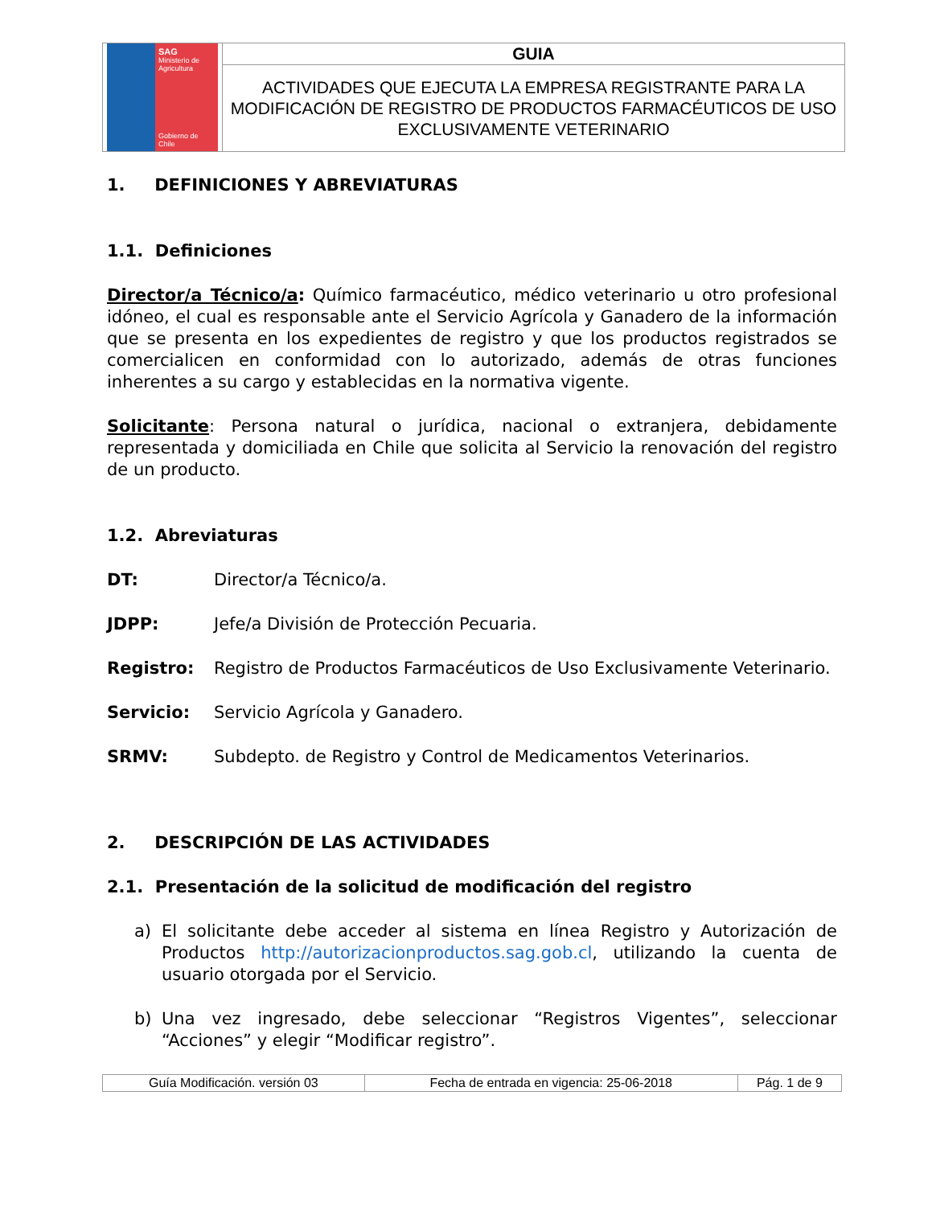| SAG Ministerio de Agricultura Gobierno de Chile | GUIA |
| | ACTIVIDADES QUE EJECUTA LA EMPRESA REGISTRANTE PARA LA MODIFICACIÓN DE REGISTRO DE PRODUCTOS FARMACÉUTICOS DE USO EXCLUSIVAMENTE VETERINARIO |
1. DEFINICIONES Y ABREVIATURAS
1.1. Definiciones
Director/a Técnico/a: Químico farmacéutico, médico veterinario u otro profesional idóneo, el cual es responsable ante el Servicio Agrícola y Ganadero de la información que se presenta en los expedientes de registro y que los productos registrados se comercialicen en conformidad con lo autorizado, además de otras funciones inherentes a su cargo y establecidas en la normativa vigente.
Solicitante: Persona natural o jurídica, nacional o extranjera, debidamente representada y domiciliada en Chile que solicita al Servicio la renovación del registro de un producto.
1.2. Abreviaturas
DT: Director/a Técnico/a.
JDPP: Jefe/a División de Protección Pecuaria.
Registro: Registro de Productos Farmacéuticos de Uso Exclusivamente Veterinario.
Servicio: Servicio Agrícola y Ganadero.
SRMV: Subdepto. de Registro y Control de Medicamentos Veterinarios.
2. DESCRIPCIÓN DE LAS ACTIVIDADES
2.1. Presentación de la solicitud de modificación del registro
a) El solicitante debe acceder al sistema en línea Registro y Autorización de Productos http://autorizacionproductos.sag.gob.cl, utilizando la cuenta de usuario otorgada por el Servicio.
b) Una vez ingresado, debe seleccionar “Registros Vigentes”, seleccionar “Acciones” y elegir “Modificar registro”.
| Guía Modificación. versión 03 | Fecha de entrada en vigencia: 25-06-2018 | Pág. 1 de 9 |